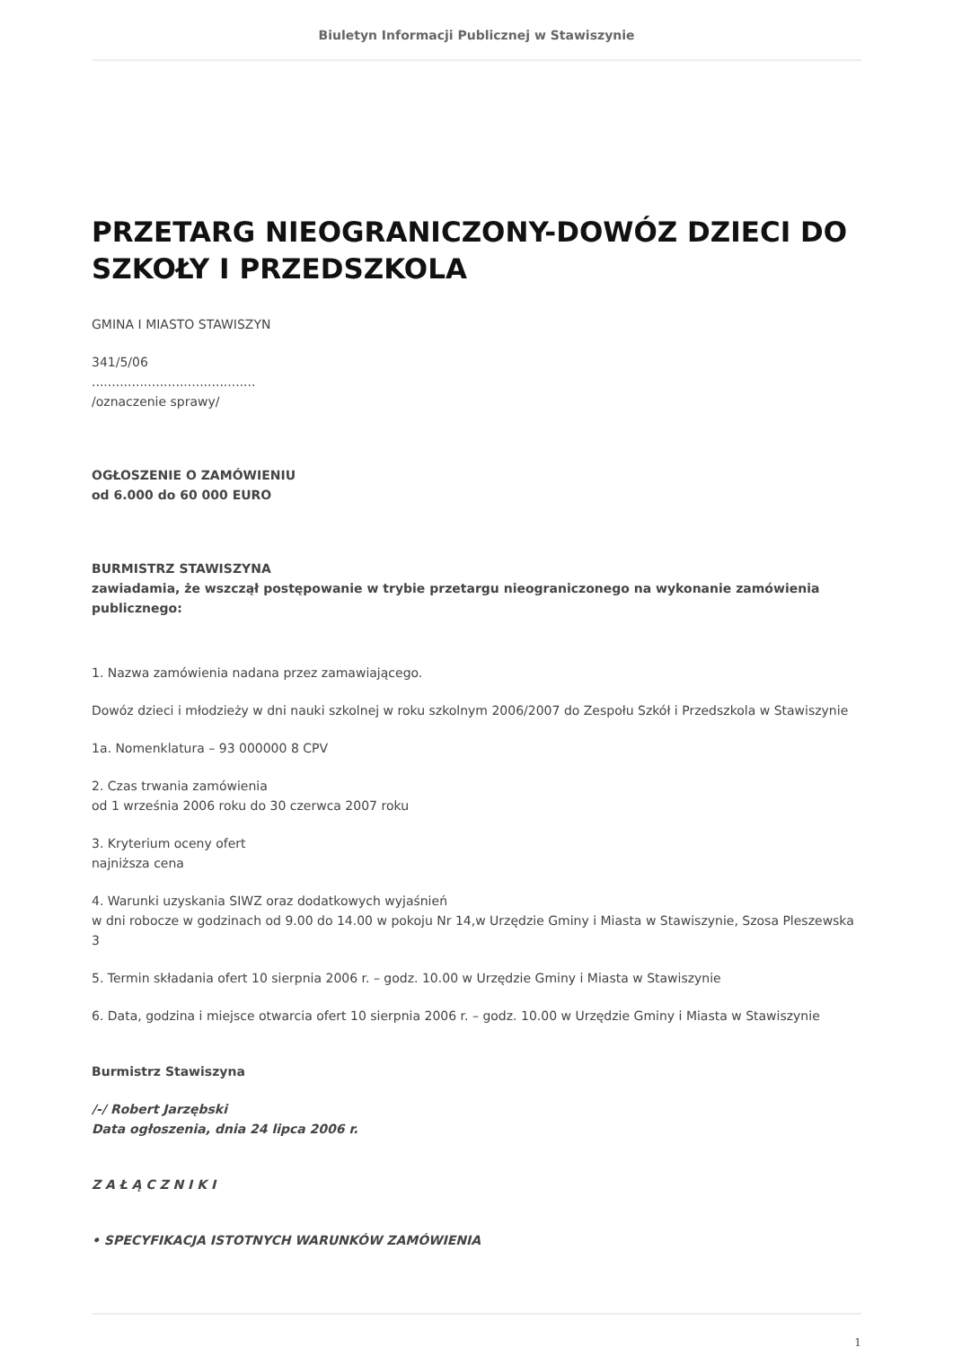Biuletyn Informacji Publicznej w Stawiszynie
PRZETARG NIEOGRANICZONY-DOWÓZ DZIECI DO SZKOŁY I PRZEDSZKOLA
GMINA I MIASTO STAWISZYN
341/5/06
.........................................
/oznaczenie sprawy/
OGŁOSZENIE O ZAMÓWIENIU
od 6.000 do 60 000 EURO
BURMISTRZ STAWISZYNA
zawiadamia, że wszczął postępowanie w trybie przetargu nieograniczonego na wykonanie zamówienia publicznego:
1. Nazwa zamówienia nadana przez zamawiającego.
Dowóz dzieci i młodzieży w dni nauki szkolnej w roku szkolnym 2006/2007 do Zespołu Szkół i Przedszkola w Stawiszynie
1a. Nomenklatura – 93 000000 8 CPV
2. Czas trwania zamówienia
od 1 września 2006 roku do 30 czerwca 2007 roku
3. Kryterium oceny ofert
najniższa cena
4. Warunki uzyskania SIWZ oraz dodatkowych wyjaśnień
w dni robocze w godzinach od 9.00 do 14.00 w pokoju Nr 14,w Urzędzie Gminy i Miasta w Stawiszynie, Szosa Pleszewska 3
5. Termin składania ofert 10 sierpnia 2006 r. – godz. 10.00 w Urzędzie Gminy i Miasta w Stawiszynie
6. Data, godzina i miejsce otwarcia ofert 10 sierpnia 2006 r. – godz. 10.00 w Urzędzie Gminy i Miasta w Stawiszynie
Burmistrz Stawiszyna
/-/ Robert Jarzębski
Data ogłoszenia, dnia 24 lipca 2006 r.
Z A Ł Ą C Z N I K I
• SPECYFIKACJA ISTOTNYCH WARUNKÓW ZAMÓWIENIA
1